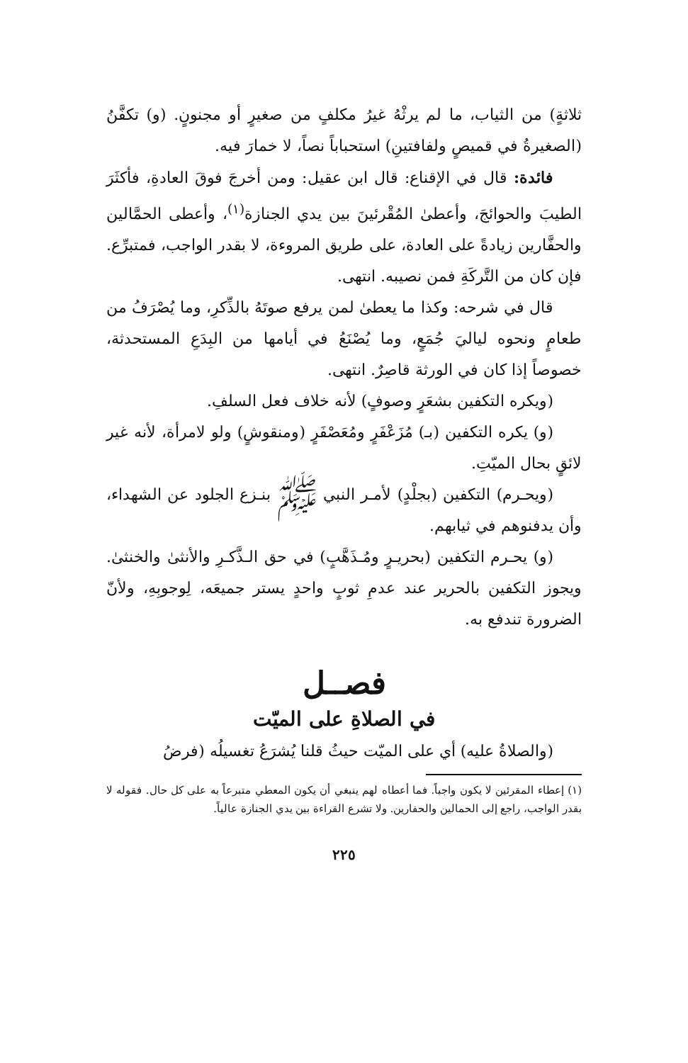ثلاثةٍ) من الثياب، ما لم يرثْهُ غيرُ مكلفٍ من صغيرٍ أو مجنونٍ. (و) تكفَّنُ (الصغيرةُ في قميصٍ ولفافتينِ) استحباباً نصاً، لا خمارَ فيه.
فائدة: قال في الإقناع: قال ابن عقيل: ومن أخرجَ فوقَ العادةِ، فأكثَرَ الطيبَ والحوائجَ، وأعطىٰ المُقْرئينَ بين يدي الجنازة<sup>(١)</sup>، وأعطى الحمَّالين والحفَّارين زيادةً على العادة، على طريق المروءة، لا بقدر الواجب، فمتبرِّع. فإن كان من التَّركَةِ فمن نصيبه. انتهى.
قال في شرحه: وكذا ما يعطىٰ لمن يرفع صوتَهُ بالذِّكرِ، وما يُصْرَفُ من طعامٍ ونحوه لياليَ جُمَعٍ، وما يُصْنَعُ في أيامها من البِدَعِ المستحدثة، خصوصاً إذا كان في الورثة قاصِرٌ. انتهى.
(ويكره التكفين بشعَرٍ وصوفٍ) لأنه خلاف فعل السلفِ.
(و) يكره التكفين (بـ) مُزَعْفَرٍ ومُعَصْفَرٍ (ومنقوشٍ) ولو لامرأة، لأنه غير لائقٍ بحال الميّتِ.
(ويحـرم) التكفين (بجلْدٍ) لأمـر النبي ﷺ بنـزع الجلود عن الشهداء، وأن يدفنوهم في ثيابهم.
(و) يحـرم التكفين (بحريـرٍ ومُـذَهَّبٍ) في حق الـذَّكـرِ والأنثىٰ والخنثىٰ. ويجوز التكفين بالحرير عند عدمِ ثوبٍ واحدٍ يستر جميعَه، لِوجوبِهِ، ولأنّ الضرورة تندفع به.
فصــل
في الصلاةِ على الميّت
(والصلاةُ عليه) أي على الميّت حيثُ قلنا يُشرَعُ تغسيلُه (فرضُ
(١) إعطاء المقرئين لا يكون واجباً. فما أعطاه لهم ينبغي أن يكون المعطي متبرعاً به على كل حال. فقوله لا بقدر الواجب، راجع إلى الحمالين والحفارين. ولا تشرع القراءة بين يدي الجنازة عالياً.
٢٢٥